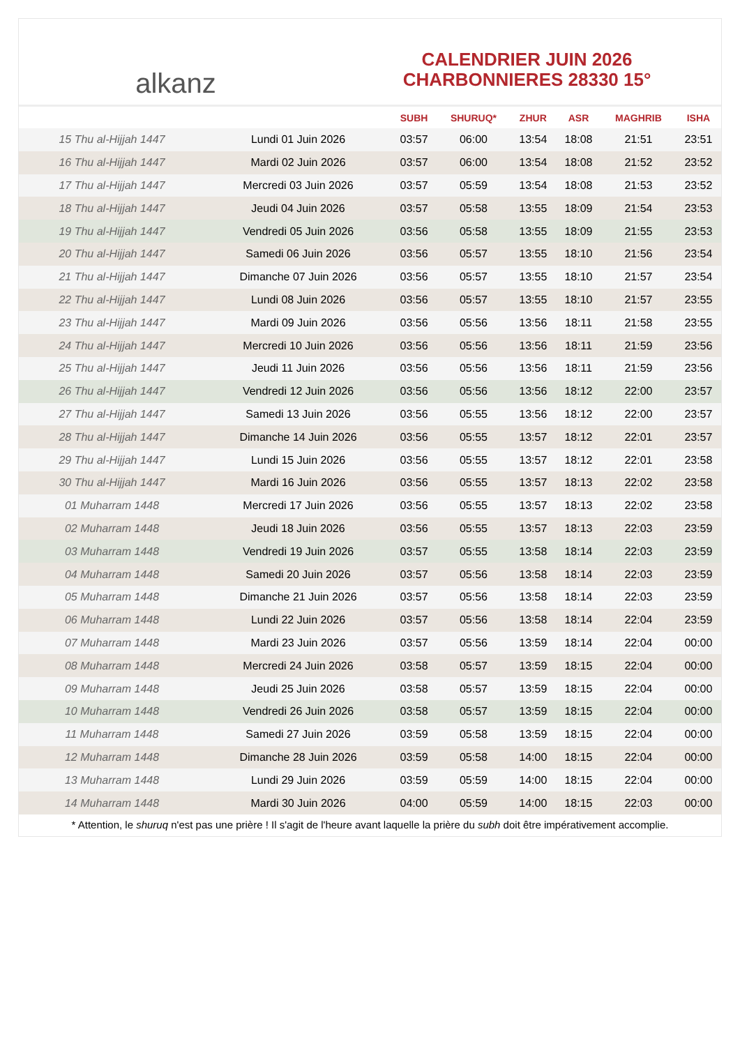alkanz
CALENDRIER JUIN 2026
CHARBONNIERES 28330 15°
| | | SUBH | SHURUQ* | ZHUR | ASR | MAGHRIB | ISHA |
| --- | --- | --- | --- | --- | --- | --- | --- |
| 15 Thu al-Hijjah 1447 | Lundi 01 Juin 2026 | 03:57 | 06:00 | 13:54 | 18:08 | 21:51 | 23:51 |
| 16 Thu al-Hijjah 1447 | Mardi 02 Juin 2026 | 03:57 | 06:00 | 13:54 | 18:08 | 21:52 | 23:52 |
| 17 Thu al-Hijjah 1447 | Mercredi 03 Juin 2026 | 03:57 | 05:59 | 13:54 | 18:08 | 21:53 | 23:52 |
| 18 Thu al-Hijjah 1447 | Jeudi 04 Juin 2026 | 03:57 | 05:58 | 13:55 | 18:09 | 21:54 | 23:53 |
| 19 Thu al-Hijjah 1447 | Vendredi 05 Juin 2026 | 03:56 | 05:58 | 13:55 | 18:09 | 21:55 | 23:53 |
| 20 Thu al-Hijjah 1447 | Samedi 06 Juin 2026 | 03:56 | 05:57 | 13:55 | 18:10 | 21:56 | 23:54 |
| 21 Thu al-Hijjah 1447 | Dimanche 07 Juin 2026 | 03:56 | 05:57 | 13:55 | 18:10 | 21:57 | 23:54 |
| 22 Thu al-Hijjah 1447 | Lundi 08 Juin 2026 | 03:56 | 05:57 | 13:55 | 18:10 | 21:57 | 23:55 |
| 23 Thu al-Hijjah 1447 | Mardi 09 Juin 2026 | 03:56 | 05:56 | 13:56 | 18:11 | 21:58 | 23:55 |
| 24 Thu al-Hijjah 1447 | Mercredi 10 Juin 2026 | 03:56 | 05:56 | 13:56 | 18:11 | 21:59 | 23:56 |
| 25 Thu al-Hijjah 1447 | Jeudi 11 Juin 2026 | 03:56 | 05:56 | 13:56 | 18:11 | 21:59 | 23:56 |
| 26 Thu al-Hijjah 1447 | Vendredi 12 Juin 2026 | 03:56 | 05:56 | 13:56 | 18:12 | 22:00 | 23:57 |
| 27 Thu al-Hijjah 1447 | Samedi 13 Juin 2026 | 03:56 | 05:55 | 13:56 | 18:12 | 22:00 | 23:57 |
| 28 Thu al-Hijjah 1447 | Dimanche 14 Juin 2026 | 03:56 | 05:55 | 13:57 | 18:12 | 22:01 | 23:57 |
| 29 Thu al-Hijjah 1447 | Lundi 15 Juin 2026 | 03:56 | 05:55 | 13:57 | 18:12 | 22:01 | 23:58 |
| 30 Thu al-Hijjah 1447 | Mardi 16 Juin 2026 | 03:56 | 05:55 | 13:57 | 18:13 | 22:02 | 23:58 |
| 01 Muharram 1448 | Mercredi 17 Juin 2026 | 03:56 | 05:55 | 13:57 | 18:13 | 22:02 | 23:58 |
| 02 Muharram 1448 | Jeudi 18 Juin 2026 | 03:56 | 05:55 | 13:57 | 18:13 | 22:03 | 23:59 |
| 03 Muharram 1448 | Vendredi 19 Juin 2026 | 03:57 | 05:55 | 13:58 | 18:14 | 22:03 | 23:59 |
| 04 Muharram 1448 | Samedi 20 Juin 2026 | 03:57 | 05:56 | 13:58 | 18:14 | 22:03 | 23:59 |
| 05 Muharram 1448 | Dimanche 21 Juin 2026 | 03:57 | 05:56 | 13:58 | 18:14 | 22:03 | 23:59 |
| 06 Muharram 1448 | Lundi 22 Juin 2026 | 03:57 | 05:56 | 13:58 | 18:14 | 22:04 | 23:59 |
| 07 Muharram 1448 | Mardi 23 Juin 2026 | 03:57 | 05:56 | 13:59 | 18:14 | 22:04 | 00:00 |
| 08 Muharram 1448 | Mercredi 24 Juin 2026 | 03:58 | 05:57 | 13:59 | 18:15 | 22:04 | 00:00 |
| 09 Muharram 1448 | Jeudi 25 Juin 2026 | 03:58 | 05:57 | 13:59 | 18:15 | 22:04 | 00:00 |
| 10 Muharram 1448 | Vendredi 26 Juin 2026 | 03:58 | 05:57 | 13:59 | 18:15 | 22:04 | 00:00 |
| 11 Muharram 1448 | Samedi 27 Juin 2026 | 03:59 | 05:58 | 13:59 | 18:15 | 22:04 | 00:00 |
| 12 Muharram 1448 | Dimanche 28 Juin 2026 | 03:59 | 05:58 | 14:00 | 18:15 | 22:04 | 00:00 |
| 13 Muharram 1448 | Lundi 29 Juin 2026 | 03:59 | 05:59 | 14:00 | 18:15 | 22:04 | 00:00 |
| 14 Muharram 1448 | Mardi 30 Juin 2026 | 04:00 | 05:59 | 14:00 | 18:15 | 22:03 | 00:00 |
* Attention, le shuruq n'est pas une prière ! Il s'agit de l'heure avant laquelle la prière du subh doit être impérativement accomplie.